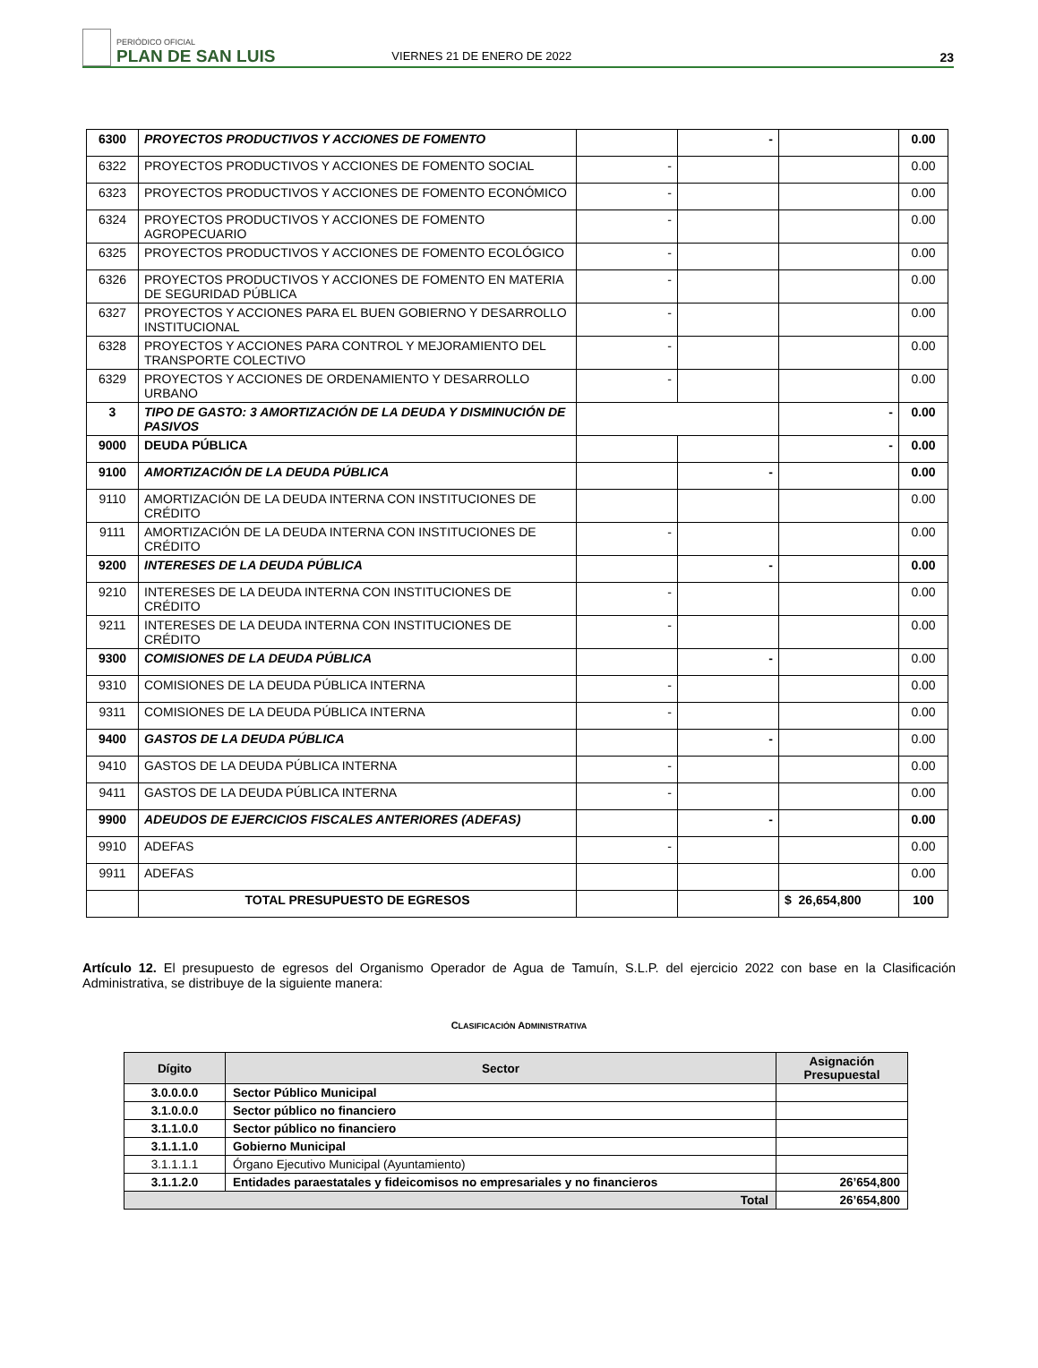PERIÓDICO OFICIAL
PLAN DE SAN LUIS
VIERNES 21 DE ENERO DE 2022
23
| 6300 | PROYECTOS PRODUCTIVOS Y ACCIONES DE FOMENTO | | - | | 0.00 |
| 6322 | PROYECTOS PRODUCTIVOS Y ACCIONES DE FOMENTO SOCIAL | - | | | 0.00 |
| 6323 | PROYECTOS PRODUCTIVOS Y ACCIONES DE FOMENTO ECONÓMICO | - | | | 0.00 |
| 6324 | PROYECTOS PRODUCTIVOS Y ACCIONES DE FOMENTO AGROPECUARIO | - | | | 0.00 |
| 6325 | PROYECTOS PRODUCTIVOS Y ACCIONES DE FOMENTO ECOLÓGICO | - | | | 0.00 |
| 6326 | PROYECTOS PRODUCTIVOS Y ACCIONES DE FOMENTO EN MATERIA DE SEGURIDAD PÚBLICA | - | | | 0.00 |
| 6327 | PROYECTOS Y ACCIONES PARA EL BUEN GOBIERNO Y DESARROLLO INSTITUCIONAL | - | | | 0.00 |
| 6328 | PROYECTOS Y ACCIONES PARA CONTROL Y MEJORAMIENTO DEL TRANSPORTE COLECTIVO | - | | | 0.00 |
| 6329 | PROYECTOS Y ACCIONES DE ORDENAMIENTO Y DESARROLLO URBANO | - | | | 0.00 |
| 3 | TIPO DE GASTO: 3 AMORTIZACIÓN DE LA DEUDA Y DISMINUCIÓN DE PASIVOS | | | - | 0.00 |
| 9000 | DEUDA PÚBLICA | | | - | 0.00 |
| 9100 | AMORTIZACIÓN DE LA DEUDA PÚBLICA | | - | | 0.00 |
| 9110 | AMORTIZACIÓN DE LA DEUDA INTERNA CON INSTITUCIONES DE CRÉDITO | | | | 0.00 |
| 9111 | AMORTIZACIÓN DE LA DEUDA INTERNA CON INSTITUCIONES DE CRÉDITO | - | | | 0.00 |
| 9200 | INTERESES DE LA DEUDA PÚBLICA | | - | | 0.00 |
| 9210 | INTERESES DE LA DEUDA INTERNA CON INSTITUCIONES DE CRÉDITO | - | | | 0.00 |
| 9211 | INTERESES DE LA DEUDA INTERNA CON INSTITUCIONES DE CRÉDITO | - | | | 0.00 |
| 9300 | COMISIONES DE LA DEUDA PÚBLICA | | - | | 0.00 |
| 9310 | COMISIONES DE LA DEUDA PÚBLICA INTERNA | - | | | 0.00 |
| 9311 | COMISIONES DE LA DEUDA PÚBLICA INTERNA | - | | | 0.00 |
| 9400 | GASTOS DE LA DEUDA PÚBLICA | | - | | 0.00 |
| 9410 | GASTOS DE LA DEUDA PÚBLICA INTERNA | - | | | 0.00 |
| 9411 | GASTOS DE LA DEUDA PÚBLICA INTERNA | - | | | 0.00 |
| 9900 | ADEUDOS DE EJERCICIOS FISCALES ANTERIORES (ADEFAS) | | - | | 0.00 |
| 9910 | ADEFAS | - | | | 0.00 |
| 9911 | ADEFAS | | | | 0.00 |
| | TOTAL PRESUPUESTO DE EGRESOS | | | $ 26,654,800 | 100 |
Artículo 12. El presupuesto de egresos del Organismo Operador de Agua de Tamuín, S.L.P. del ejercicio 2022 con base en la Clasificación Administrativa, se distribuye de la siguiente manera:
CLASIFICACIÓN ADMINISTRATIVA
| Dígito | Sector | Asignación Presupuestal |
| --- | --- | --- |
| 3.0.0.0.0 | Sector Público Municipal | |
| 3.1.0.0.0 | Sector público no financiero | |
| 3.1.1.0.0 | Sector público no financiero | |
| 3.1.1.1.0 | Gobierno Municipal | |
| 3.1.1.1.1 | Órgano Ejecutivo Municipal (Ayuntamiento) | |
| 3.1.1.2.0 | Entidades paraestatales y fideicomisos no empresariales y no financieros | 26’654,800 |
| Total | | 26’654,800 |